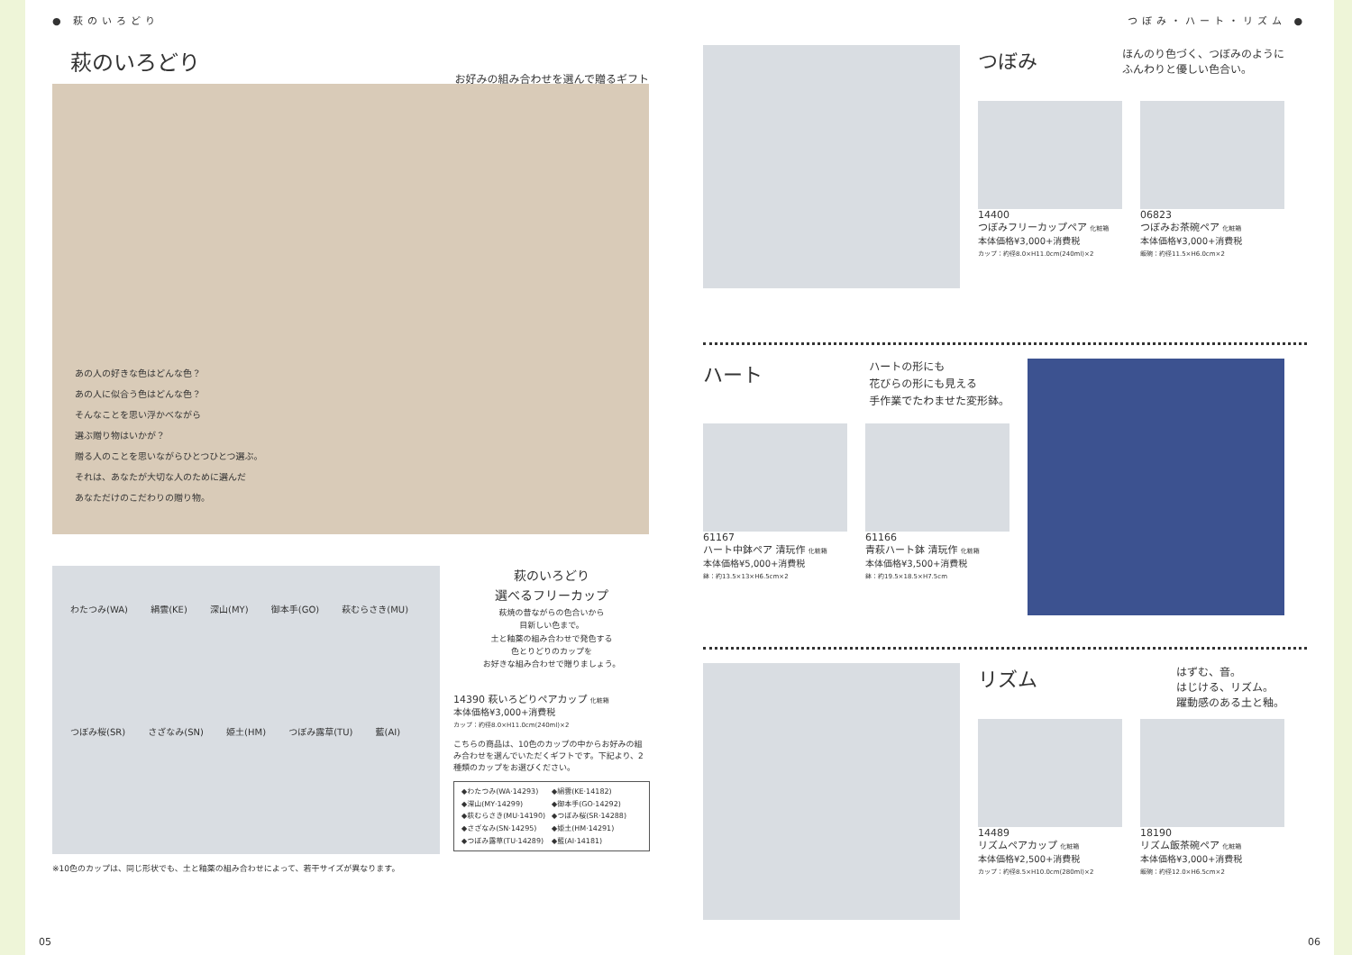● 萩のいろどり
萩のいろどり
お好みの組み合わせを選んで贈るギフト
あの人の好きな色はどんな色？
あの人に似合う色はどんな色？
そんなことを思い浮かべながら
選ぶ贈り物はいかが？
贈る人のことを思いながらひとつひとつ選ぶ。
それは、あなたが大切な人のために選んだ
あなただけのこだわりの贈り物。
わたつみ(WA) 絹雲(KE) 深山(MY) 御本手(GO) 萩むらさき(MU)
つぼみ桜(SR) さざなみ(SN) 姫土(HM) つぼみ露草(TU) 藍(AI)
※10色のカップは、同じ形状でも、土と釉薬の組み合わせによって、若干サイズが異なります。
萩のいろどり
選べるフリーカップ
萩焼の昔ながらの色合いから
目新しい色まで。
土と釉薬の組み合わせで発色する
色とりどりのカップを
お好きな組み合わせで贈りましょう。
14390 萩いろどりペアカップ 化粧箱
本体価格¥3,000+消費税
カップ：約径8.0×H11.0cm(240ml)×2
こちらの商品は、10色のカップの中からお好みの組み合わせを選んでいただくギフトです。下記より、2種類のカップをお選びください。
◆わたつみ(WA·14293) ◆絹雲(KE·14182) ◆深山(MY·14299) ◆御本手(GO·14292) ◆萩むらさき(MU·14190) ◆つぼみ桜(SR·14288) ◆さざなみ(SN·14295) ◆姫土(HM·14291) ◆つぼみ露草(TU·14289) ◆藍(AI·14181)
05
つぼみ・ハート・リズム ●
つぼみ ほんのり色づく、つぼみのように
ふんわりと優しい色合い。
14400
つぼみフリーカップペア 化粧箱
本体価格¥3,000+消費税
カップ：約径8.0×H11.0cm(240ml)×2
06823
つぼみお茶碗ペア 化粧箱
本体価格¥3,000+消費税
飯碗：約径11.5×H6.0cm×2
ハート ハートの形にも
花びらの形にも見える
手作業でたわませた変形鉢。
61167
ハート中鉢ペア 清玩作 化粧箱
本体価格¥5,000+消費税
鉢：約13.5×13×H6.5cm×2
61166
青萩ハート鉢 清玩作 化粧箱
本体価格¥3,500+消費税
鉢：約19.5×18.5×H7.5cm
リズム はずむ、音。
はじける、リズム。
躍動感のある土と釉。
14489
リズムペアカップ 化粧箱
本体価格¥2,500+消費税
カップ：約径8.5×H10.0cm(280ml)×2
18190
リズム飯茶碗ペア 化粧箱
本体価格¥3,000+消費税
飯碗：約径12.0×H6.5cm×2
06